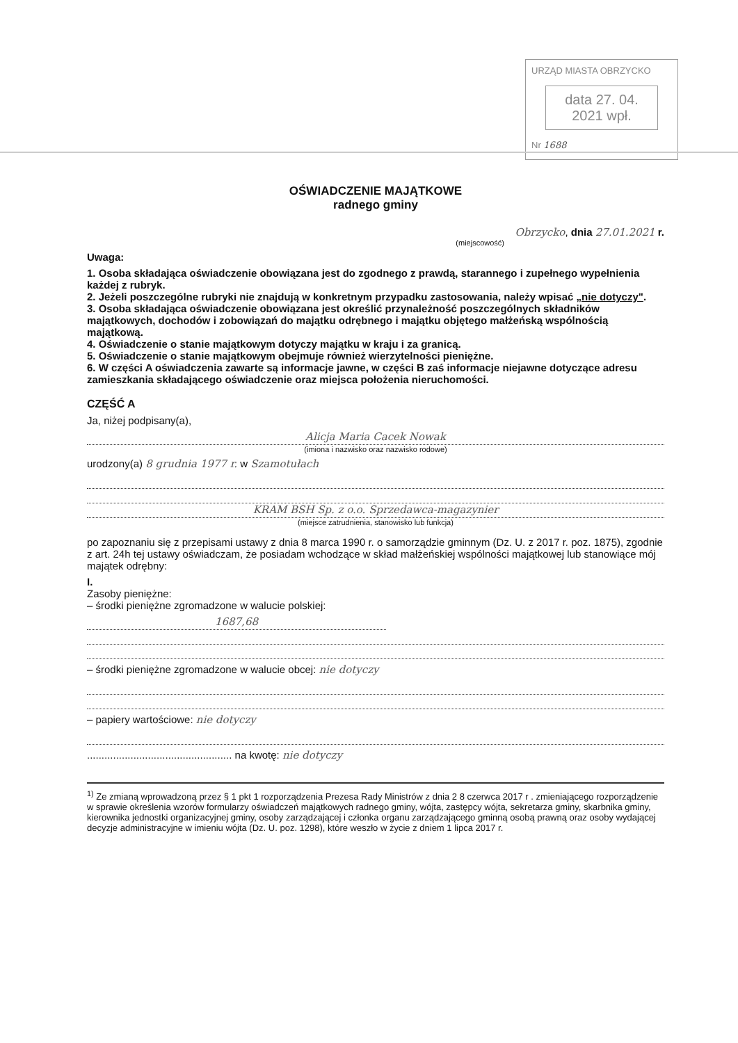URZĄD MIASTA OBRZYCKO
data 27. 04. 2021 wpł.
Nr 1688
OŚWIADCZENIE MAJĄTKOWE
radnego gminy
Obrzycko, dnia 27.01.2021 r.
(miejscowość)
Uwaga:
1. Osoba składająca oświadczenie obowiązana jest do zgodnego z prawdą, starannego i zupełnego wypełnienia każdej z rubryk.
2. Jeżeli poszczególne rubryki nie znajdują w konkretnym przypadku zastosowania, należy wpisać „nie dotyczy".
3. Osoba składająca oświadczenie obowiązana jest określić przynależność poszczególnych składników majątkowych, dochodów i zobowiązań do majątku odrębnego i majątku objętego małżeńską wspólnością majątkową.
4. Oświadczenie o stanie majątkowym dotyczy majątku w kraju i za granicą.
5. Oświadczenie o stanie majątkowym obejmuje również wierzytelności pieniężne.
6. W części A oświadczenia zawarte są informacje jawne, w części B zaś informacje niejawne dotyczące adresu zamieszkania składającego oświadczenie oraz miejsca położenia nieruchomości.
CZĘŚĆ A
Ja, niżej podpisany(a),
Alicja Maria Cacek Nowak
(imiona i nazwisko oraz nazwisko rodowe)
urodzony(a) 8 grudnia 1977 r. w Szamotułach
KRAM BSH Sp. z o.o. Sprzedawca-magazynier
(miejsce zatrudnienia, stanowisko lub funkcja)
po zapoznaniu się z przepisami ustawy z dnia 8 marca 1990 r. o samorządzie gminnym (Dz. U. z 2017 r. poz. 1875), zgodnie z art. 24h tej ustawy oświadczam, że posiadam wchodzące w skład małżeńskiej wspólności majątkowej lub stanowiące mój majątek odrębny:
I.
Zasoby pieniężne:
– środki pieniężne zgromadzone w walucie polskiej:
1687,68
– środki pieniężne zgromadzone w walucie obcej: nie dotyczy
– papiery wartościowe: nie dotyczy
.................................................. na kwotę: nie dotyczy
<sup>1)</sup> Ze zmianą wprowadzoną przez § 1 pkt 1 rozporządzenia Prezesa Rady Ministrów z dnia 2 8 czerwca 2017 r . zmieniającego rozporządzenie w sprawie określenia wzorów formularzy oświadczeń majątkowych radnego gminy, wójta, zastępcy wójta, sekretarza gminy, skarbnika gminy, kierownika jednostki organizacyjnej gminy, osoby zarządzającej i członka organu zarządzającego gminną osobą prawną oraz osoby wydającej decyzje administracyjne w imieniu wójta (Dz. U. poz. 1298), które weszło w życie z dniem 1 lipca 2017 r.